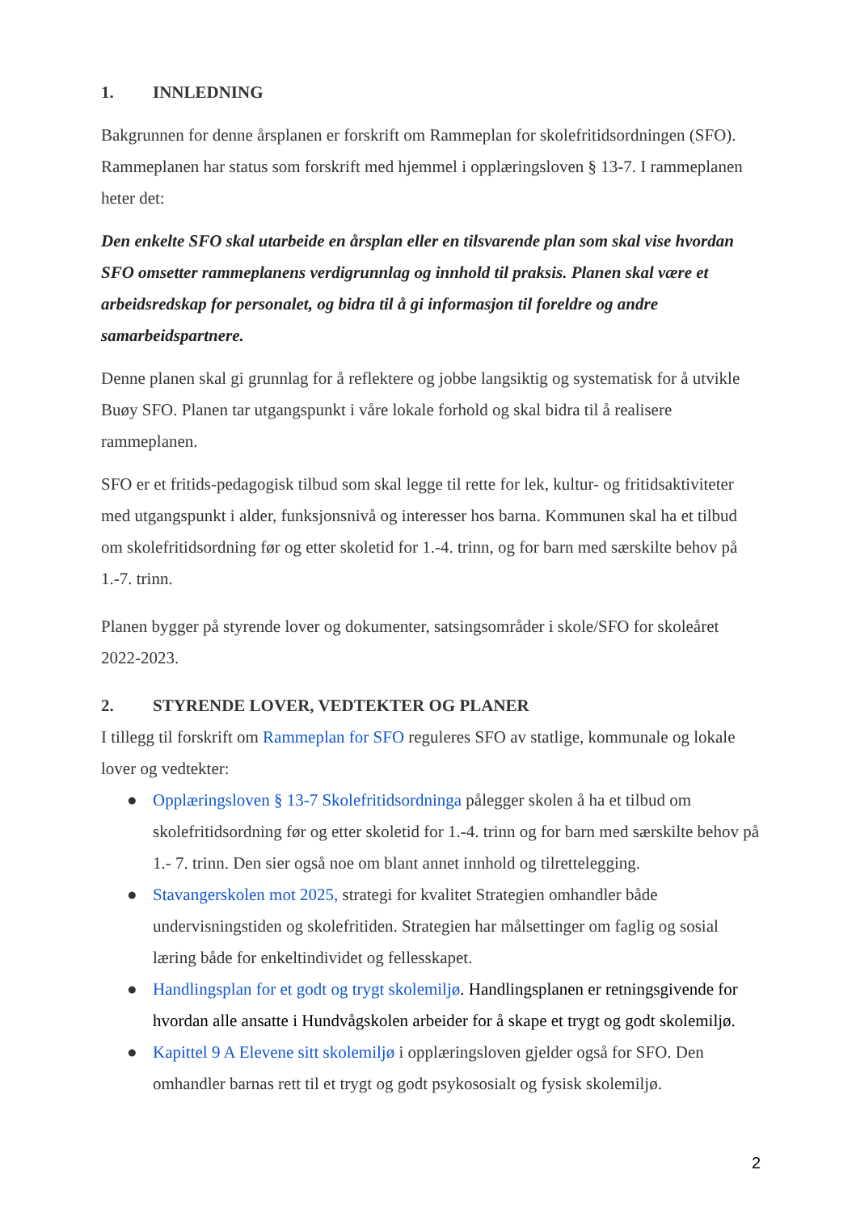1. INNLEDNING
Bakgrunnen for denne årsplanen er forskrift om Rammeplan for skolefritidsordningen (SFO). Rammeplanen har status som forskrift med hjemmel i opplæringsloven § 13-7. I rammeplanen heter det:
Den enkelte SFO skal utarbeide en årsplan eller en tilsvarende plan som skal vise hvordan SFO omsetter rammeplanens verdigrunnlag og innhold til praksis. Planen skal være et arbeidsredskap for personalet, og bidra til å gi informasjon til foreldre og andre samarbeidspartnere.
Denne planen skal gi grunnlag for å reflektere og jobbe langsiktig og systematisk for å utvikle Buøy SFO. Planen tar utgangspunkt i våre lokale forhold og skal bidra til å realisere rammeplanen.
SFO er et fritids-pedagogisk tilbud som skal legge til rette for lek, kultur- og fritidsaktiviteter med utgangspunkt i alder, funksjonsnivå og interesser hos barna. Kommunen skal ha et tilbud om skolefritidsordning før og etter skoletid for 1.-4. trinn, og for barn med særskilte behov på 1.-7. trinn.
Planen bygger på styrende lover og dokumenter, satsingsområder i skole/SFO for skoleåret 2022-2023.
2. STYRENDE LOVER, VEDTEKTER OG PLANER
I tillegg til forskrift om Rammeplan for SFO reguleres SFO av statlige, kommunale og lokale lover og vedtekter:
● Opplæringsloven § 13-7 Skolefritidsordninga pålegger skolen å ha et tilbud om skolefritidsordning før og etter skoletid for 1.-4. trinn og for barn med særskilte behov på 1.- 7. trinn. Den sier også noe om blant annet innhold og tilrettelegging.
● Stavangerskolen mot 2025, strategi for kvalitet Strategien omhandler både undervisningstiden og skolefritiden. Strategien har målsettinger om faglig og sosial læring både for enkeltindividet og fellesskapet.
● Handlingsplan for et godt og trygt skolemiljø. Handlingsplanen er retningsgivende for hvordan alle ansatte i Hundvågskolen arbeider for å skape et trygt og godt skolemiljø.
● Kapittel 9 A Elevene sitt skolemiljø i opplæringsloven gjelder også for SFO. Den omhandler barnas rett til et trygt og godt psykososialt og fysisk skolemiljø.
2